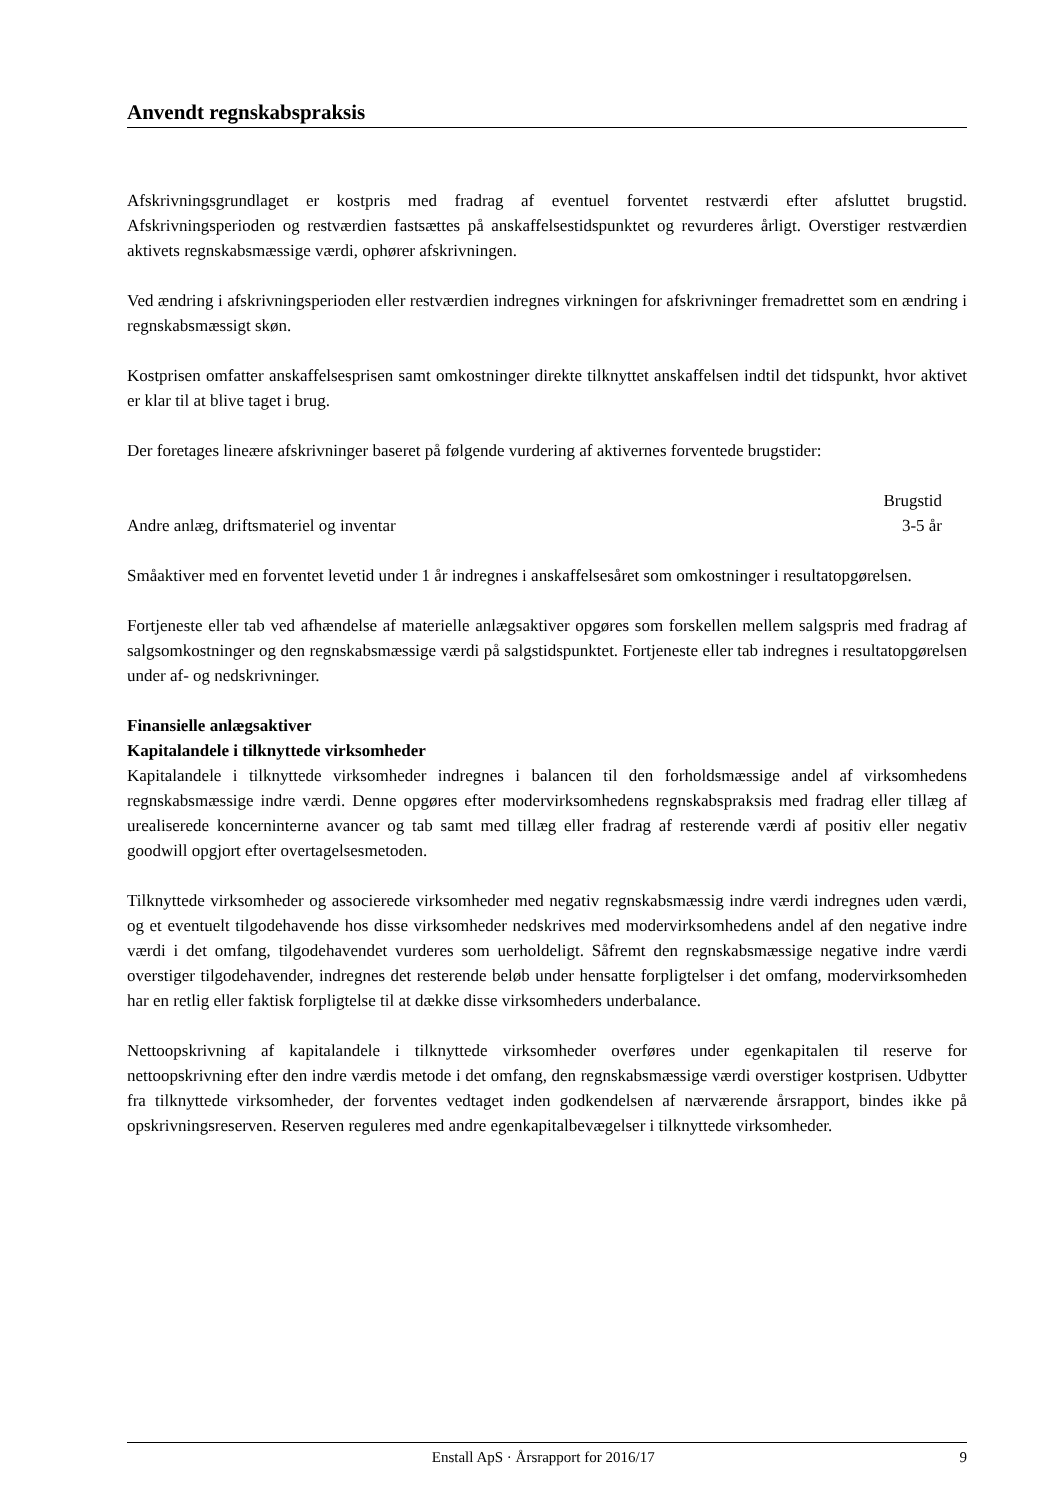Anvendt regnskabspraksis
Afskrivningsgrundlaget er kostpris med fradrag af eventuel forventet restværdi efter afsluttet brugstid. Afskrivningsperioden og restværdien fastsættes på anskaffelsestidspunktet og revurderes årligt. Overstiger restværdien aktivets regnskabsmæssige værdi, ophører afskrivningen.
Ved ændring i afskrivningsperioden eller restværdien indregnes virkningen for afskrivninger fremadrettet som en ændring i regnskabsmæssigt skøn.
Kostprisen omfatter anskaffelsesprisen samt omkostninger direkte tilknyttet anskaffelsen indtil det tidspunkt, hvor aktivet er klar til at blive taget i brug.
Der foretages lineære afskrivninger baseret på følgende vurdering af aktivernes forventede brugstider:
| | Brugstid |
| --- | --- |
| Andre anlæg, driftsmateriel og inventar | 3-5 år |
Småaktiver med en forventet levetid under 1 år indregnes i anskaffelsesåret som omkostninger i resultatopgørelsen.
Fortjeneste eller tab ved afhændelse af materielle anlægsaktiver opgøres som forskellen mellem salgspris med fradrag af salgsomkostninger og den regnskabsmæssige værdi på salgstidspunktet. Fortjeneste eller tab indregnes i resultatopgørelsen under af- og nedskrivninger.
Finansielle anlægsaktiver
Kapitalandele i tilknyttede virksomheder
Kapitalandele i tilknyttede virksomheder indregnes i balancen til den forholdsmæssige andel af virksomhedens regnskabsmæssige indre værdi. Denne opgøres efter modervirksomhedens regnskabspraksis med fradrag eller tillæg af urealiserede koncerninterne avancer og tab samt med tillæg eller fradrag af resterende værdi af positiv eller negativ goodwill opgjort efter overtagelsesmetoden.
Tilknyttede virksomheder og associerede virksomheder med negativ regnskabsmæssig indre værdi indregnes uden værdi, og et eventuelt tilgodehavende hos disse virksomheder nedskrives med modervirksomhedens andel af den negative indre værdi i det omfang, tilgodehavendet vurderes som uerholdeligt. Såfremt den regnskabsmæssige negative indre værdi overstiger tilgodehavender, indregnes det resterende beløb under hensatte forpligtelser i det omfang, modervirksomheden har en retlig eller faktisk forpligtelse til at dække disse virksomheders underbalance.
Nettoopskrivning af kapitalandele i tilknyttede virksomheder overføres under egenkapitalen til reserve for nettoopskrivning efter den indre værdis metode i det omfang, den regnskabsmæssige værdi overstiger kostprisen. Udbytter fra tilknyttede virksomheder, der forventes vedtaget inden godkendelsen af nærværende årsrapport, bindes ikke på opskrivningsreserven. Reserven reguleres med andre egenkapitalbevægelser i tilknyttede virksomheder.
Enstall ApS · Årsrapport for 2016/17 9